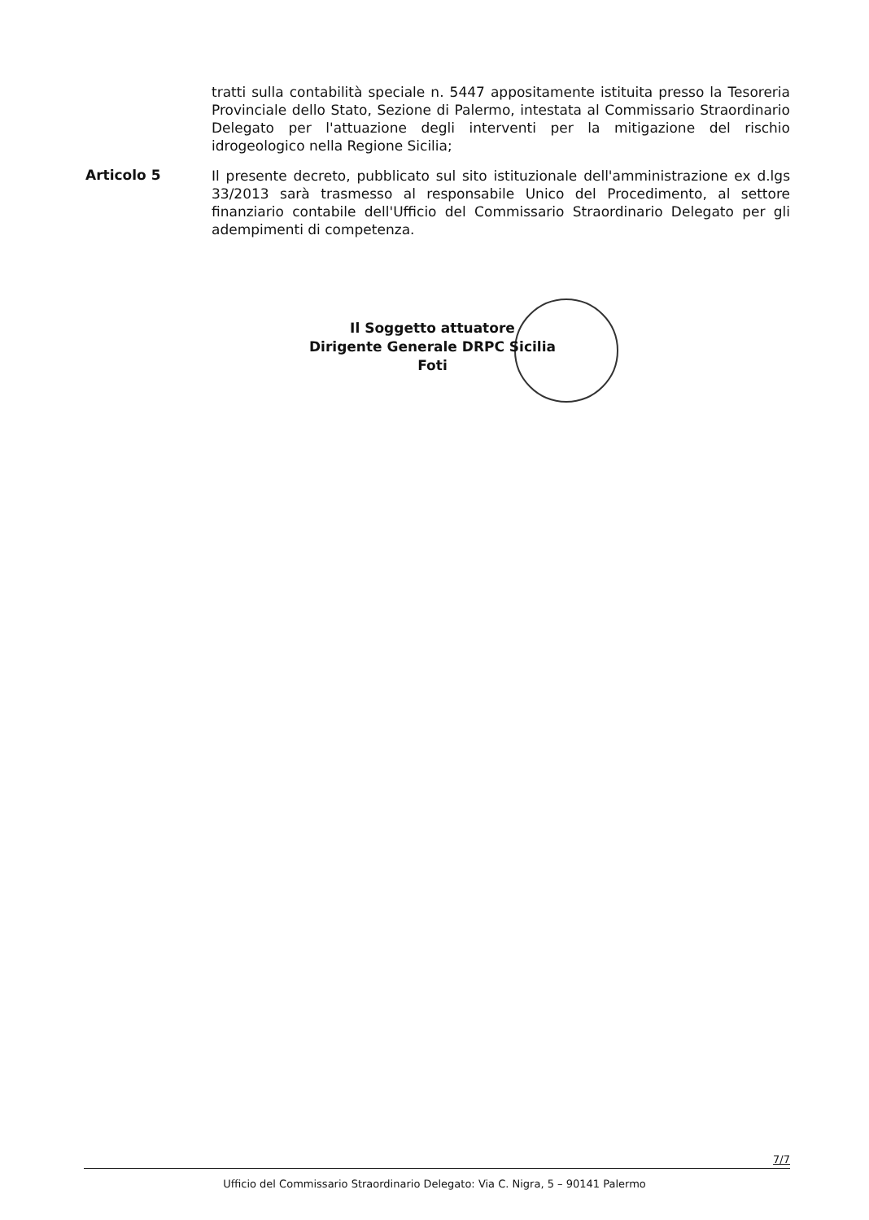tratti sulla contabilità speciale n. 5447 appositamente istituita presso la Tesoreria Provinciale dello Stato, Sezione di Palermo, intestata al Commissario Straordinario Delegato per l'attuazione degli interventi per la mitigazione del rischio idrogeologico nella Regione Sicilia;
Articolo 5
Il presente decreto, pubblicato sul sito istituzionale dell'amministrazione ex d.lgs 33/2013 sarà trasmesso al responsabile Unico del Procedimento, al settore finanziario contabile dell'Ufficio del Commissario Straordinario Delegato per gli adempimenti di competenza.
Il Soggetto attuatore
Dirigente Generale DRPC Sicilia
Foti
7/7
Ufficio del Commissario Straordinario Delegato: Via C. Nigra, 5 – 90141 Palermo